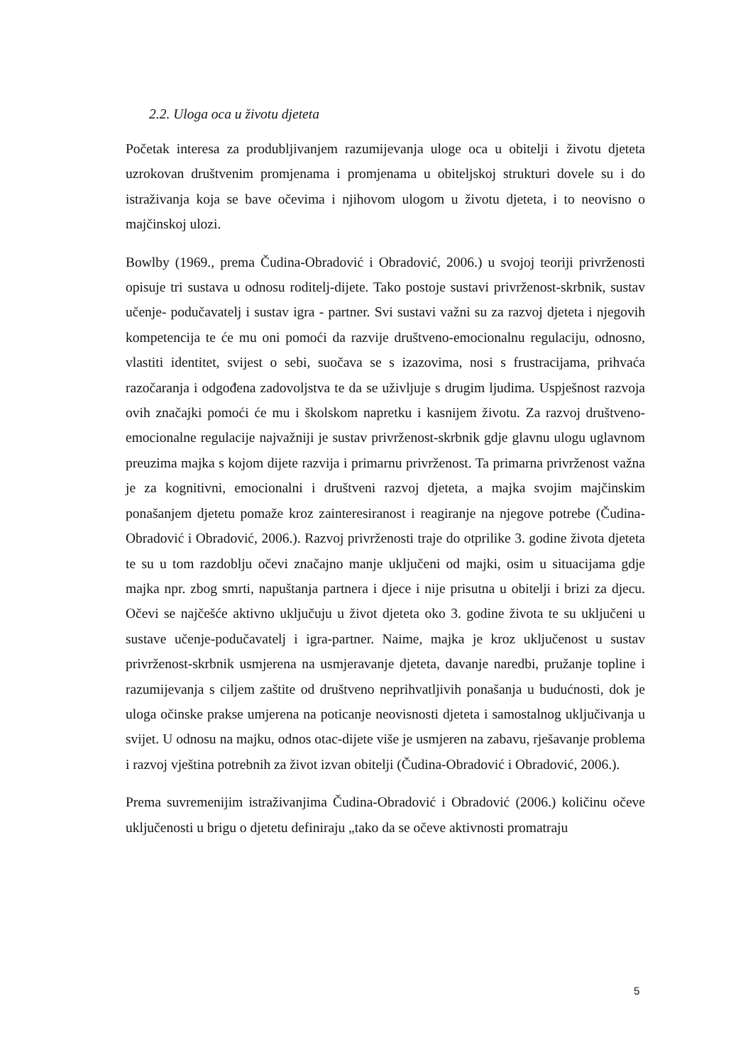2.2. Uloga oca u životu djeteta
Početak interesa za produbljivanjem razumijevanja uloge oca u obitelji i životu djeteta uzrokovan društvenim promjenama i promjenama u obiteljskoj strukturi dovele su i do istraživanja koja se bave očevima i njihovom ulogom u životu djeteta, i to neovisno o majčinskoj ulozi.
Bowlby (1969., prema Čudina-Obradović i Obradović, 2006.) u svojoj teoriji privrženosti opisuje tri sustava u odnosu roditelj-dijete. Tako postoje sustavi privrženost-skrbnik, sustav učenje- podučavatelj i sustav igra - partner. Svi sustavi važni su za razvoj djeteta i njegovih kompetencija te će mu oni pomoći da razvije društveno-emocionalnu regulaciju, odnosno, vlastiti identitet, svijest o sebi, suočava se s izazovima, nosi s frustracijama, prihvaća razočaranja i odgođena zadovoljstva te da se uživljuje s drugim ljudima. Uspješnost razvoja ovih značajki pomoći će mu i školskom napretku i kasnijem životu. Za razvoj društveno-emocionalne regulacije najvažniji je sustav privrženost-skrbnik gdje glavnu ulogu uglavnom preuzima majka s kojom dijete razvija i primarnu privrženost. Ta primarna privrženost važna je za kognitivni, emocionalni i društveni razvoj djeteta, a majka svojim majčinskim ponašanjem djetetu pomaže kroz zainteresiranost i reagiranje na njegove potrebe (Čudina-Obradović i Obradović, 2006.). Razvoj privrženosti traje do otprilike 3. godine života djeteta te su u tom razdoblju očevi značajno manje uključeni od majki, osim u situacijama gdje majka npr. zbog smrti, napuštanja partnera i djece i nije prisutna u obitelji i brizi za djecu. Očevi se najčešće aktivno uključuju u život djeteta oko 3. godine života te su uključeni u sustave učenje-podučavatelj i igra-partner. Naime, majka je kroz uključenost u sustav privrženost-skrbnik usmjerena na usmjeravanje djeteta, davanje naredbi, pružanje topline i razumijevanja s ciljem zaštite od društveno neprihvatljivih ponašanja u budućnosti, dok je uloga očinske prakse umjerena na poticanje neovisnosti djeteta i samostalnog uključivanja u svijet. U odnosu na majku, odnos otac-dijete više je usmjeren na zabavu, rješavanje problema i razvoj vještina potrebnih za život izvan obitelji (Čudina-Obradović i Obradović, 2006.).
Prema suvremenijim istraživanjima Čudina-Obradović i Obradović (2006.) količinu očeve uključenosti u brigu o djetetu definiraju „tako da se očeve aktivnosti promatraju
5